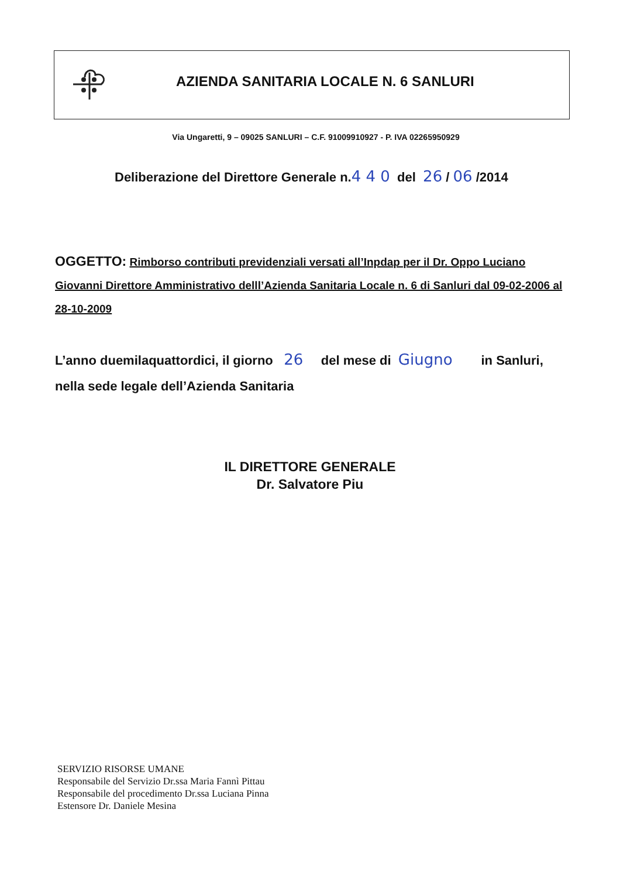AZIENDA SANITARIA LOCALE N. 6 SANLURI
Via Ungaretti, 9 – 09025 SANLURI – C.F. 91009910927 - P. IVA 02265950929
Deliberazione del Direttore Generale n.4 4 0 del 26 / 06 /2014
OGGETTO: Rimborso contributi previdenziali versati all’Inpdap per il Dr. Oppo Luciano Giovanni Direttore Amministrativo delll’Azienda Sanitaria Locale n. 6 di Sanluri dal 09-02-2006 al 28-10-2009
L’anno duemilaquattordici, il giorno 26 del mese di Giugno in Sanluri,
nella sede legale dell’Azienda Sanitaria
IL DIRETTORE GENERALE
Dr. Salvatore Piu
SERVIZIO RISORSE UMANE
Responsabile del Servizio Dr.ssa Maria Fannì Pittau
Responsabile del procedimento Dr.ssa Luciana Pinna
Estensore Dr. Daniele Mesina